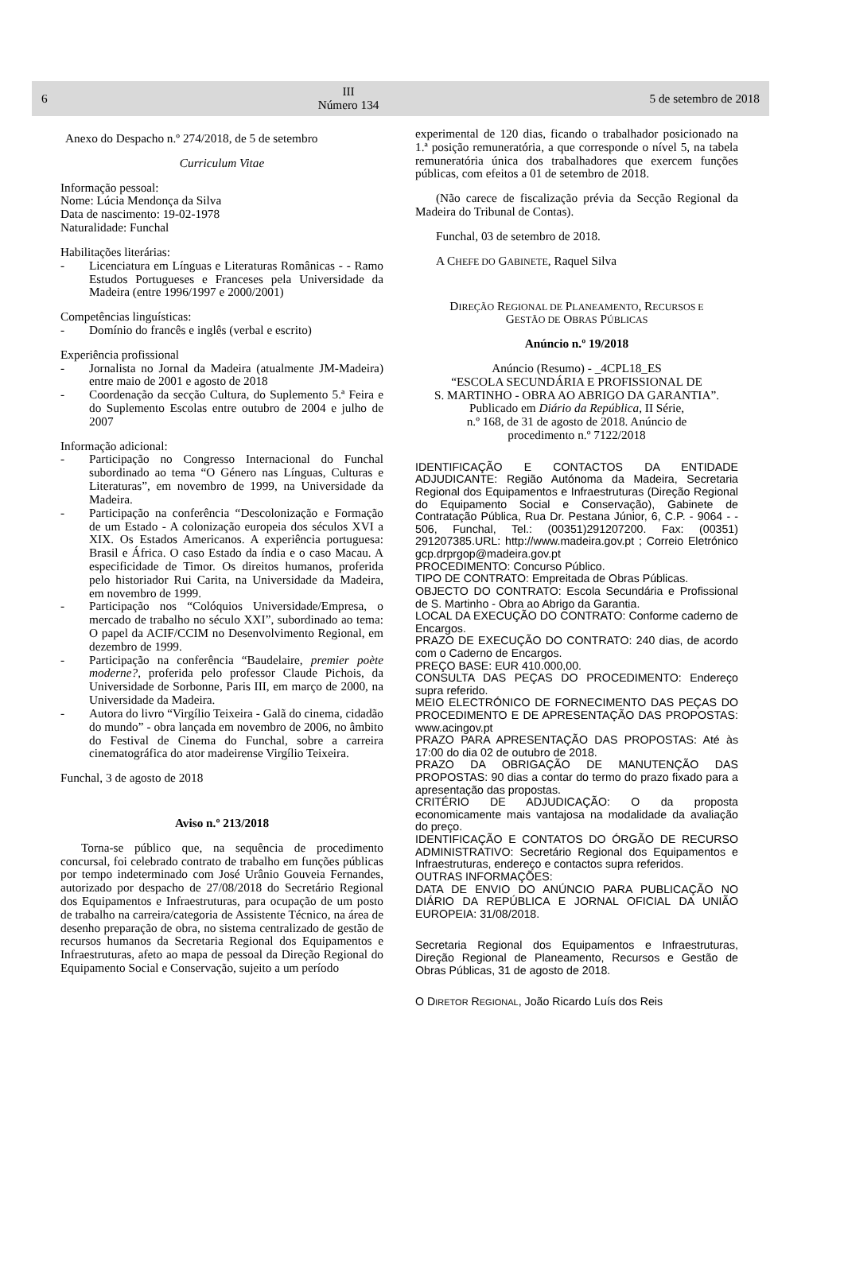6
III
Número 134
5 de setembro de 2018
Anexo do Despacho n.º 274/2018, de 5 de setembro
Curriculum Vitae
Informação pessoal:
Nome: Lúcia Mendonça da Silva
Data de nascimento: 19-02-1978
Naturalidade: Funchal
Habilitações literárias:
- Licenciatura em Línguas e Literaturas Românicas - - Ramo Estudos Portugueses e Franceses pela Universidade da Madeira (entre 1996/1997 e 2000/2001)
Competências linguísticas:
- Domínio do francês e inglês (verbal e escrito)
Experiência profissional
- Jornalista no Jornal da Madeira (atualmente JM-Madeira) entre maio de 2001 e agosto de 2018
- Coordenação da secção Cultura, do Suplemento 5.ª Feira e do Suplemento Escolas entre outubro de 2004 e julho de 2007
Informação adicional:
- Participação no Congresso Internacional do Funchal subordinado ao tema “O Género nas Línguas, Culturas e Literaturas”, em novembro de 1999, na Universidade da Madeira.
- Participação na conferência “Descolonização e Formação de um Estado - A colonização europeia dos séculos XVI a XIX. Os Estados Americanos. A experiência portuguesa: Brasil e África. O caso Estado da índia e o caso Macau. A especificidade de Timor. Os direitos humanos, proferida pelo historiador Rui Carita, na Universidade da Madeira, em novembro de 1999.
- Participação nos “Colóquios Universidade/Empresa, o mercado de trabalho no século XXI”, subordinado ao tema: O papel da ACIF/CCIM no Desenvolvimento Regional, em dezembro de 1999.
- Participação na conferência “Baudelaire, premier poète moderne?, proferida pelo professor Claude Pichois, da Universidade de Sorbonne, Paris III, em março de 2000, na Universidade da Madeira.
- Autora do livro “Virgílio Teixeira - Galã do cinema, cidadão do mundo” - obra lançada em novembro de 2006, no âmbito do Festival de Cinema do Funchal, sobre a carreira cinematográfica do ator madeirense Virgílio Teixeira.
Funchal, 3 de agosto de 2018
Aviso n.º 213/2018
Torna-se público que, na sequência de procedimento concursal, foi celebrado contrato de trabalho em funções públicas por tempo indeterminado com José Urânio Gouveia Fernandes, autorizado por despacho de 27/08/2018 do Secretário Regional dos Equipamentos e Infraestruturas, para ocupação de um posto de trabalho na carreira/categoria de Assistente Técnico, na área de desenho preparação de obra, no sistema centralizado de gestão de recursos humanos da Secretaria Regional dos Equipamentos e Infraestruturas, afeto ao mapa de pessoal da Direção Regional do Equipamento Social e Conservação, sujeito a um período
experimental de 120 dias, ficando o trabalhador posicionado na 1.ª posição remuneratória, a que corresponde o nível 5, na tabela remuneratória única dos trabalhadores que exercem funções públicas, com efeitos a 01 de setembro de 2018.
(Não carece de fiscalização prévia da Secção Regional da Madeira do Tribunal de Contas).
Funchal, 03 de setembro de 2018.
A CHEFE DO GABINETE, Raquel Silva
DIREÇÃO REGIONAL DE PLANEAMENTO, RECURSOS E
GESTÃO DE OBRAS PÚBLICAS
Anúncio n.º 19/2018
Anúncio (Resumo) - _4CPL18_ES
“ESCOLA SECUNDÁRIA E PROFISSIONAL DE
S. MARTINHO - OBRA AO ABRIGO DA GARANTIA”.
Publicado em Diário da República, II Série,
n.º 168, de 31 de agosto de 2018. Anúncio de
procedimento n.º 7122/2018
IDENTIFICAÇÃO E CONTACTOS DA ENTIDADE ADJUDICANTE: Região Autónoma da Madeira, Secretaria Regional dos Equipamentos e Infraestruturas (Direção Regional do Equipamento Social e Conservação), Gabinete de Contratação Pública, Rua Dr. Pestana Júnior, 6, C.P. - 9064 - - 506, Funchal, Tel.: (00351)291207200. Fax: (00351) 291207385.URL: http://www.madeira.gov.pt ; Correio Eletrónico gcp.drprgop@madeira.gov.pt
PROCEDIMENTO: Concurso Público.
TIPO DE CONTRATO: Empreitada de Obras Públicas.
OBJECTO DO CONTRATO: Escola Secundária e Profissional de S. Martinho - Obra ao Abrigo da Garantia.
LOCAL DA EXECUÇÃO DO CONTRATO: Conforme caderno de Encargos.
PRAZO DE EXECUÇÃO DO CONTRATO: 240 dias, de acordo com o Caderno de Encargos.
PREÇO BASE: EUR 410.000,00.
CONSULTA DAS PEÇAS DO PROCEDIMENTO: Endereço supra referido.
MEIO ELECTRÓNICO DE FORNECIMENTO DAS PEÇAS DO PROCEDIMENTO E DE APRESENTAÇÃO DAS PROPOSTAS: www.acingov.pt
PRAZO PARA APRESENTAÇÃO DAS PROPOSTAS: Até às 17:00 do dia 02 de outubro de 2018.
PRAZO DA OBRIGAÇÃO DE MANUTENÇÃO DAS PROPOSTAS: 90 dias a contar do termo do prazo fixado para a apresentação das propostas.
CRITÉRIO DE ADJUDICAÇÃO: O da proposta economicamente mais vantajosa na modalidade da avaliação do preço.
IDENTIFICAÇÃO E CONTATOS DO ÓRGÃO DE RECURSO ADMINISTRATIVO: Secretário Regional dos Equipamentos e Infraestruturas, endereço e contactos supra referidos.
OUTRAS INFORMAÇÕES:
DATA DE ENVIO DO ANÚNCIO PARA PUBLICAÇÃO NO DIÁRIO DA REPÚBLICA E JORNAL OFICIAL DA UNIÃO EUROPEIA: 31/08/2018.
Secretaria Regional dos Equipamentos e Infraestruturas, Direção Regional de Planeamento, Recursos e Gestão de Obras Públicas, 31 de agosto de 2018.
O DIRETOR REGIONAL, João Ricardo Luís dos Reis